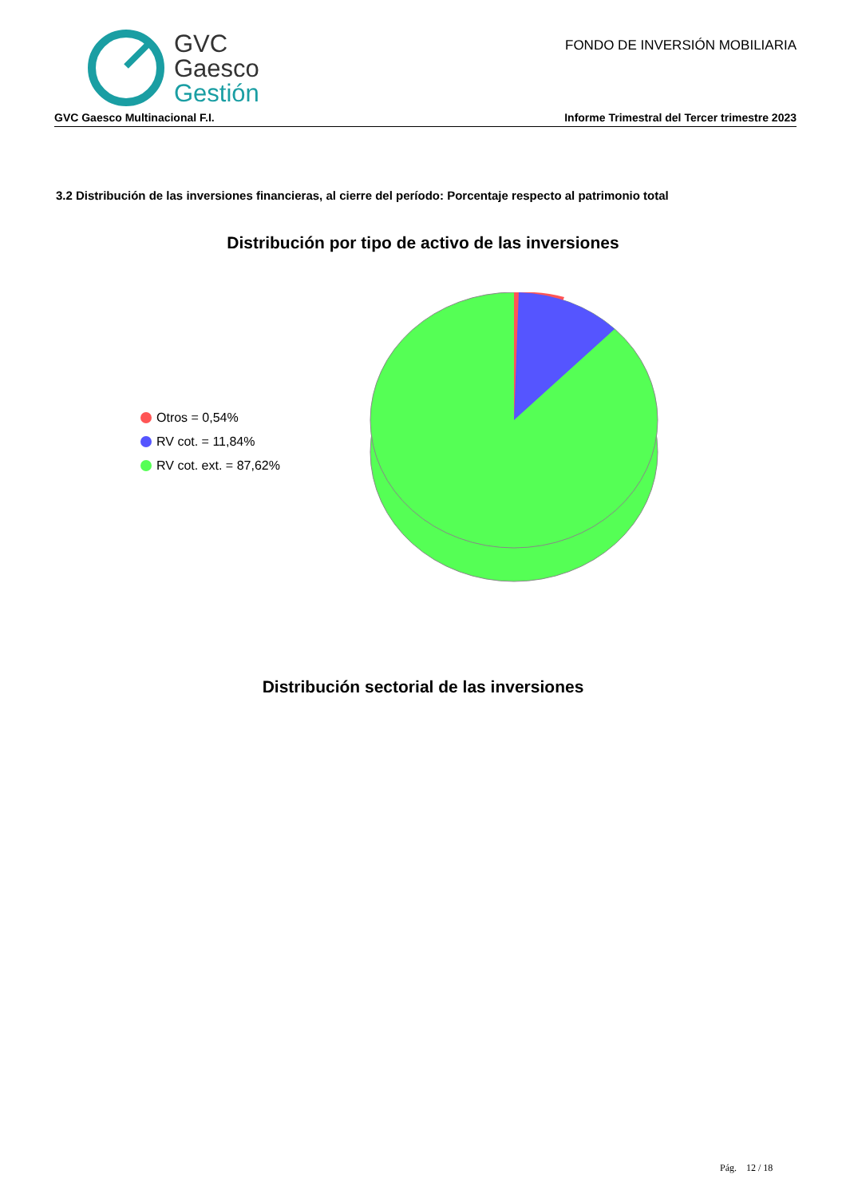GVC
Gaesco
Gestión
FONDO DE INVERSIÓN MOBILIARIA
GVC Gaesco Multinacional F.I. Informe Trimestral del Tercer trimestre 2023
3.2 Distribución de las inversiones financieras, al cierre del período: Porcentaje respecto al patrimonio total
Distribución por tipo de activo de las inversiones
Otros = 0,54%
RV cot. = 11,84%
RV cot. ext. = 87,62%
Distribución sectorial de las inversiones
Pág. 12 / 18